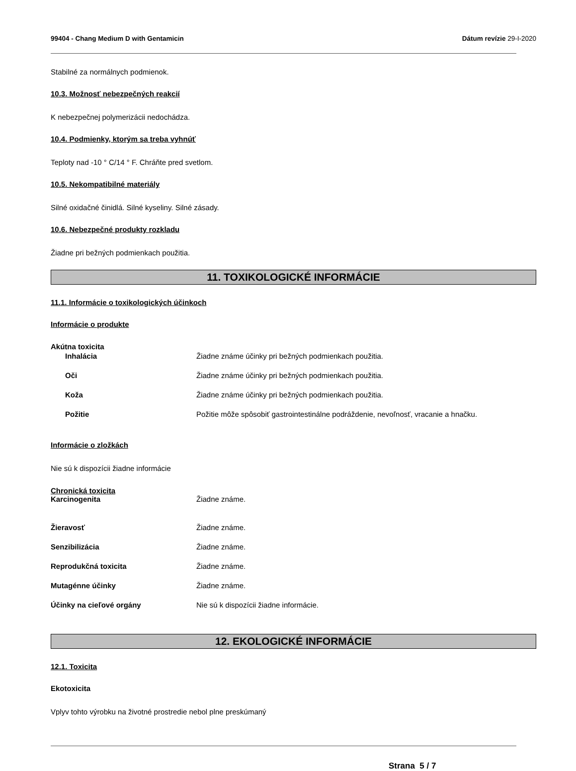99404 - Chang Medium D with Gentamicin Dátum revízie 29-I-2020
Stabilné za normálnych podmienok.
10.3. Možnosť nebezpečných reakcií
K nebezpečnej polymerizácii nedochádza.
10.4. Podmienky, ktorým sa treba vyhnúť
Teploty nad -10 ° C/14 ° F. Chráňte pred svetlom.
10.5. Nekompatibilné materiály
Silné oxidačné činidlá. Silné kyseliny. Silné zásady.
10.6. Nebezpečné produkty rozkladu
Žiadne pri bežných podmienkach použitia.
11. TOXIKOLOGICKÉ INFORMÁCIE
11.1. Informácie o toxikologických účinkoch
Informácie o produkte
Akútna toxicita
Inhalácia Žiadne známe účinky pri bežných podmienkach použitia.
Oči Žiadne známe účinky pri bežných podmienkach použitia.
Koža Žiadne známe účinky pri bežných podmienkach použitia.
Požitie Požitie môže spôsobiť gastrointestinálne podráždenie, nevoľnosť, vracanie a hnačku.
Informácie o zložkách
Nie sú k dispozícii žiadne informácie
Chronická toxicita
Karcinogenita Žiadne známe.
Žieravosť Žiadne známe.
Senzibilizácia Žiadne známe.
Reprodukčná toxicita Žiadne známe.
Mutagénne účinky Žiadne známe.
Účinky na cieľové orgány Nie sú k dispozícii žiadne informácie.
12. EKOLOGICKÉ INFORMÁCIE
12.1. Toxicita
Ekotoxicita
Vplyv tohto výrobku na životné prostredie nebol plne preskúmaný
Strana 5 / 7